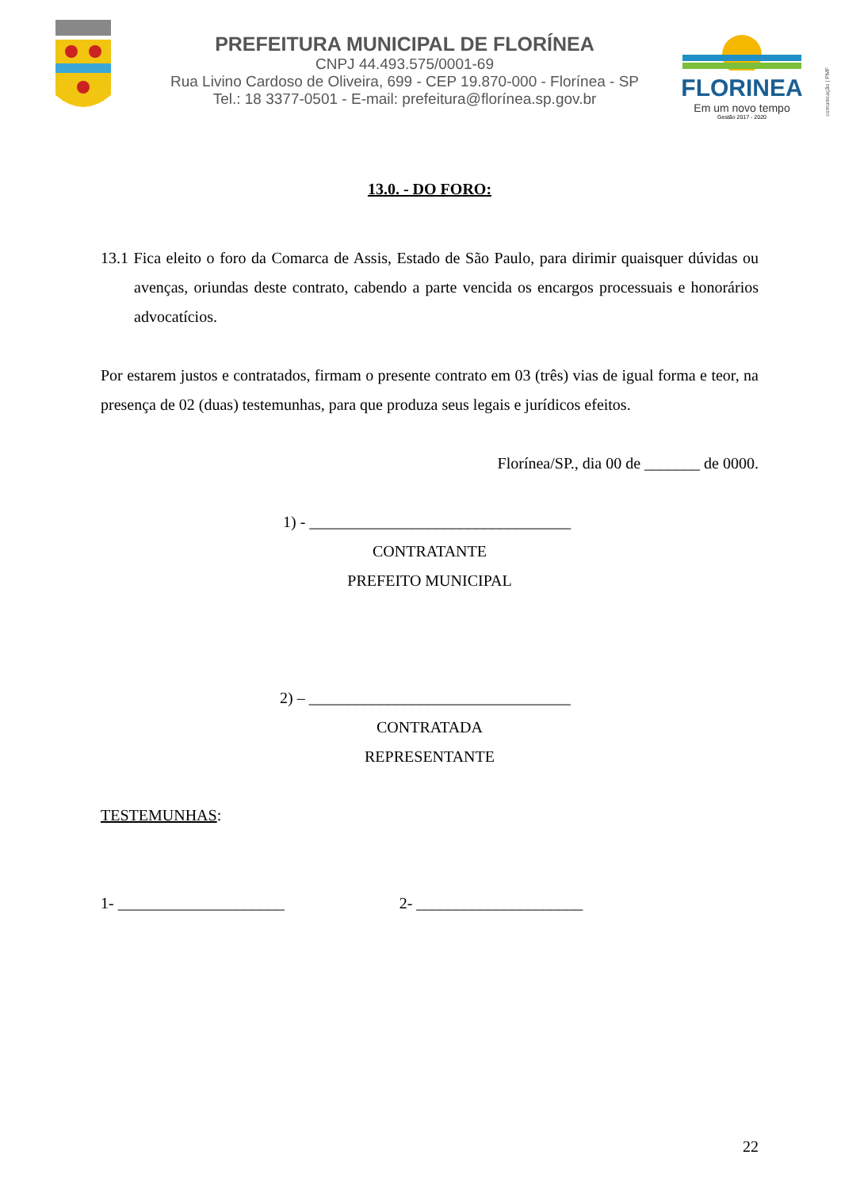PREFEITURA MUNICIPAL DE FLORÍNEA
CNPJ 44.493.575/0001-69
Rua Livino Cardoso de Oliveira, 699 - CEP 19.870-000 - Florínea - SP
Tel.: 18 3377-0501 - E-mail: prefeitura@florínea.sp.gov.br
FLORINEA
Em um novo tempo
Gestão 2017 - 2020
comunicação | PMF
13.0. - DO FORO:
13.1 Fica eleito o foro da Comarca de Assis, Estado de São Paulo, para dirimir quaisquer dúvidas ou avenças, oriundas deste contrato, cabendo a parte vencida os encargos processuais e honorários advocatícios.
Por estarem justos e contratados, firmam o presente contrato em 03 (três) vias de igual forma e teor, na presença de 02 (duas) testemunhas, para que produza seus legais e jurídicos efeitos.
Florínea/SP., dia 00 de _______ de 0000.
1) - _________________________________
CONTRATANTE
PREFEITO MUNICIPAL
2) – _________________________________
CONTRATADA
REPRESENTANTE
TESTEMUNHAS:
1- _____________________ 2- _____________________
22